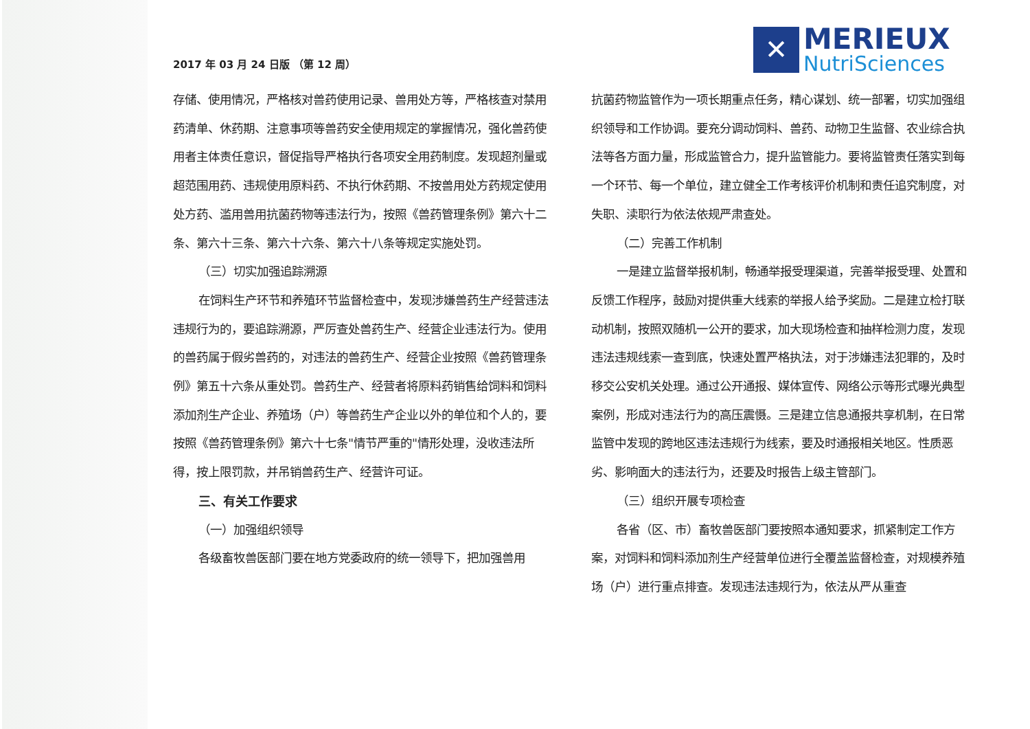2017 年 03 月 24 日版 （第 12 周）
✕
MERIEUX
NutriSciences
存储、使用情况，严格核对兽药使用记录、兽用处方等，严格核查对禁用药清单、休药期、注意事项等兽药安全使用规定的掌握情况，强化兽药使用者主体责任意识，督促指导严格执行各项安全用药制度。发现超剂量或超范围用药、违规使用原料药、不执行休药期、不按兽用处方药规定使用处方药、滥用兽用抗菌药物等违法行为，按照《兽药管理条例》第六十二条、第六十三条、第六十六条、第六十八条等规定实施处罚。
（三）切实加强追踪溯源
在饲料生产环节和养殖环节监督检查中，发现涉嫌兽药生产经营违法违规行为的，要追踪溯源，严厉查处兽药生产、经营企业违法行为。使用的兽药属于假劣兽药的，对违法的兽药生产、经营企业按照《兽药管理条例》第五十六条从重处罚。兽药生产、经营者将原料药销售给饲料和饲料添加剂生产企业、养殖场（户）等兽药生产企业以外的单位和个人的，要按照《兽药管理条例》第六十七条"情节严重的"情形处理，没收违法所得，按上限罚款，并吊销兽药生产、经营许可证。
三、有关工作要求
（一）加强组织领导
各级畜牧兽医部门要在地方党委政府的统一领导下，把加强兽用
抗菌药物监管作为一项长期重点任务，精心谋划、统一部署，切实加强组织领导和工作协调。要充分调动饲料、兽药、动物卫生监督、农业综合执法等各方面力量，形成监管合力，提升监管能力。要将监管责任落实到每一个环节、每一个单位，建立健全工作考核评价机制和责任追究制度，对失职、渎职行为依法依规严肃查处。
（二）完善工作机制
一是建立监督举报机制，畅通举报受理渠道，完善举报受理、处置和反馈工作程序，鼓励对提供重大线索的举报人给予奖励。二是建立检打联动机制，按照双随机一公开的要求，加大现场检查和抽样检测力度，发现违法违规线索一查到底，快速处置严格执法，对于涉嫌违法犯罪的，及时移交公安机关处理。通过公开通报、媒体宣传、网络公示等形式曝光典型案例，形成对违法行为的高压震慑。三是建立信息通报共享机制，在日常监管中发现的跨地区违法违规行为线索，要及时通报相关地区。性质恶劣、影响面大的违法行为，还要及时报告上级主管部门。
（三）组织开展专项检查
各省（区、市）畜牧兽医部门要按照本通知要求，抓紧制定工作方案，对饲料和饲料添加剂生产经营单位进行全覆盖监督检查，对规模养殖场（户）进行重点排查。发现违法违规行为，依法从严从重查